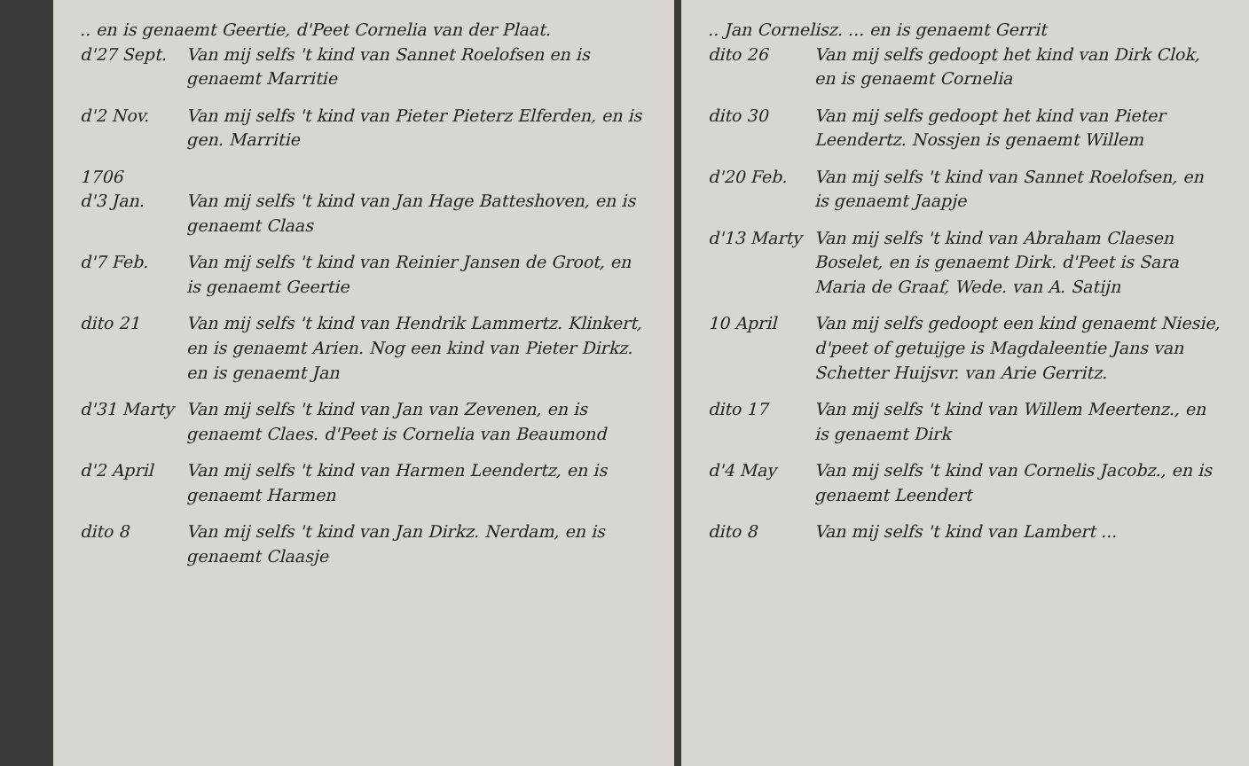.. en is genaemt Geertie, d'Peet Cornelia van der Plaat.
d'27 Sept. Van mij selfs 't kind van Sannet Roelofsen en is genaemt Marritie
d'2 Nov. Van mij selfs 't kind van Pieter Pieterz Elferden, en is gen. Marritie
1706
d'3 Jan. Van mij selfs 't kind van Jan Hage Batteshoven, en is genaemt Claas
d'7 Feb. Van mij selfs 't kind van Reinier Jansen de Groot, en is genaemt Geertie
dito 21 Van mij selfs 't kind van Hendrik Lammertz. Klinkert, en is genaemt Arien. Nog een kind van Pieter Dirkz. en is genaemt Jan
d'31 Marty Van mij selfs 't kind van Jan van Zevenen, en is genaemt Claes. d'Peet is Cornelia van Beaumond
d'2 April Van mij selfs 't kind van Harmen Leendertz, en is genaemt Harmen
dito 8 Van mij selfs 't kind van Jan Dirkz. Nerdam, en is genaemt Claasje
.. Jan Cornelisz. ... en is genaemt Gerrit
dito 26 Van mij selfs gedoopt het kind van Dirk Clok, en is genaemt Cornelia
dito 30 Van mij selfs gedoopt het kind van Pieter Leendertz. Nossjen is genaemt Willem
d'20 Feb. Van mij selfs 't kind van Sannet Roelofsen, en is genaemt Jaapje
d'13 Marty Van mij selfs 't kind van Abraham Claesen Boselet, en is genaemt Dirk. d'Peet is Sara Maria de Graaf, Wede. van A. Satijn
10 April Van mij selfs gedoopt een kind genaemt Niesie, d'peet of getuijge is Magdaleentie Jans van Schetter Huijsvr. van Arie Gerritz.
dito 17 Van mij selfs 't kind van Willem Meertenz., en is genaemt Dirk
d'4 May Van mij selfs 't kind van Cornelis Jacobz., en is genaemt Leendert
dito 8 Van mij selfs 't kind van Lambert ...